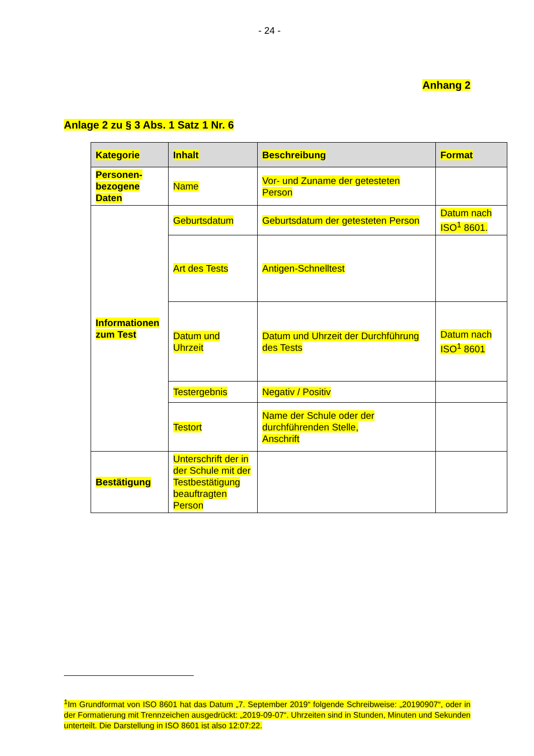- 24 -
Anhang 2
Anlage 2 zu § 3 Abs. 1 Satz 1 Nr. 6
| Kategorie | Inhalt | Beschreibung | Format |
| --- | --- | --- | --- |
| Personen-bezogene Daten | Name | Vor- und Zuname der getesteten Person | |
| Informationen zum Test | Geburtsdatum | Geburtsdatum der getesteten Person | Datum nach ISO<sup>1</sup> 8601. |
| | Art des Tests | Antigen-Schnelltest | |
| | Datum und Uhrzeit | Datum und Uhrzeit der Durchführung des Tests | Datum nach ISO<sup>1</sup> 8601 |
| | Testergebnis | Negativ / Positiv | |
| | Testort | Name der Schule oder der durchführenden Stelle, Anschrift | |
| Bestätigung | Unterschrift der in der Schule mit der Testbestätigung beauftragten Person | | |
<sup>1</sup> Im Grundformat von ISO 8601 hat das Datum „7. September 2019“ folgende Schreibweise: „20190907“, oder in der Formatierung mit Trennzeichen ausgedrückt: „2019-09-07“. Uhrzeiten sind in Stunden, Minuten und Sekunden unterteilt. Die Darstellung in ISO 8601 ist also 12:07:22.